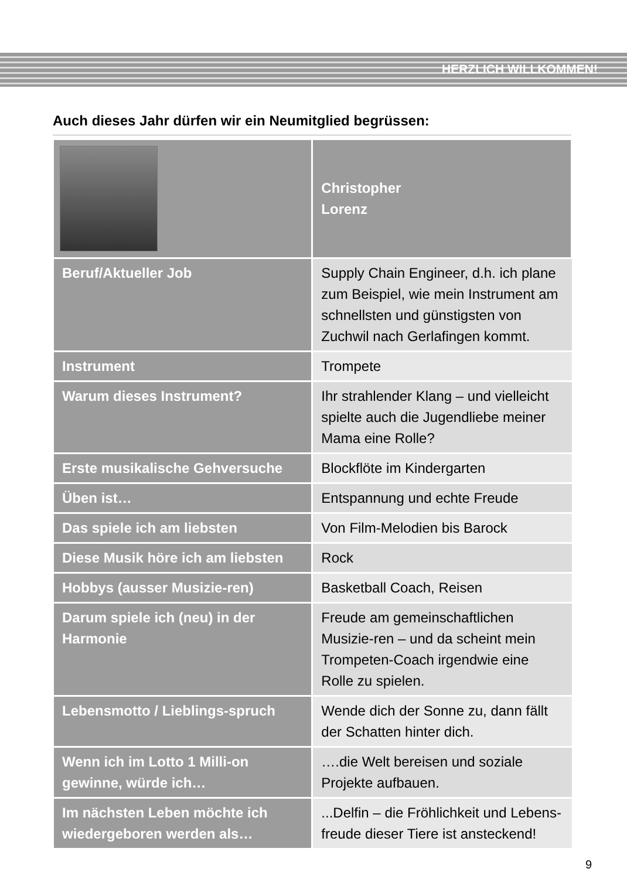HERZLICH WILLKOMMEN!
Auch dieses Jahr dürfen wir ein Neumitglied begrüssen:
| | Christopher Lorenz |
| Beruf/Aktueller Job | Supply Chain Engineer, d.h. ich plane zum Beispiel, wie mein Instrument am schnellsten und günstigsten von Zuchwil nach Gerlafingen kommt. |
| Instrument | Trompete |
| Warum dieses Instrument? | Ihr strahlender Klang – und vielleicht spielte auch die Jugendliebe meiner Mama eine Rolle? |
| Erste musikalische Gehversuche | Blockflöte im Kindergarten |
| Üben ist… | Entspannung und echte Freude |
| Das spiele ich am liebsten | Von Film-Melodien bis Barock |
| Diese Musik höre ich am liebsten | Rock |
| Hobbys (ausser Musizie-ren) | Basketball Coach, Reisen |
| Darum spiele ich (neu) in der Harmonie | Freude am gemeinschaftlichen Musizie-ren – und da scheint mein Trompeten-Coach irgendwie eine Rolle zu spielen. |
| Lebensmotto / Lieblings-spruch | Wende dich der Sonne zu, dann fällt der Schatten hinter dich. |
| Wenn ich im Lotto 1 Milli-on gewinne, würde ich… | ….die Welt bereisen und soziale Projekte aufbauen. |
| Im nächsten Leben möchte ich wiedergeboren werden als… | ...Delfin – die Fröhlichkeit und Lebens-freude dieser Tiere ist ansteckend! |
9